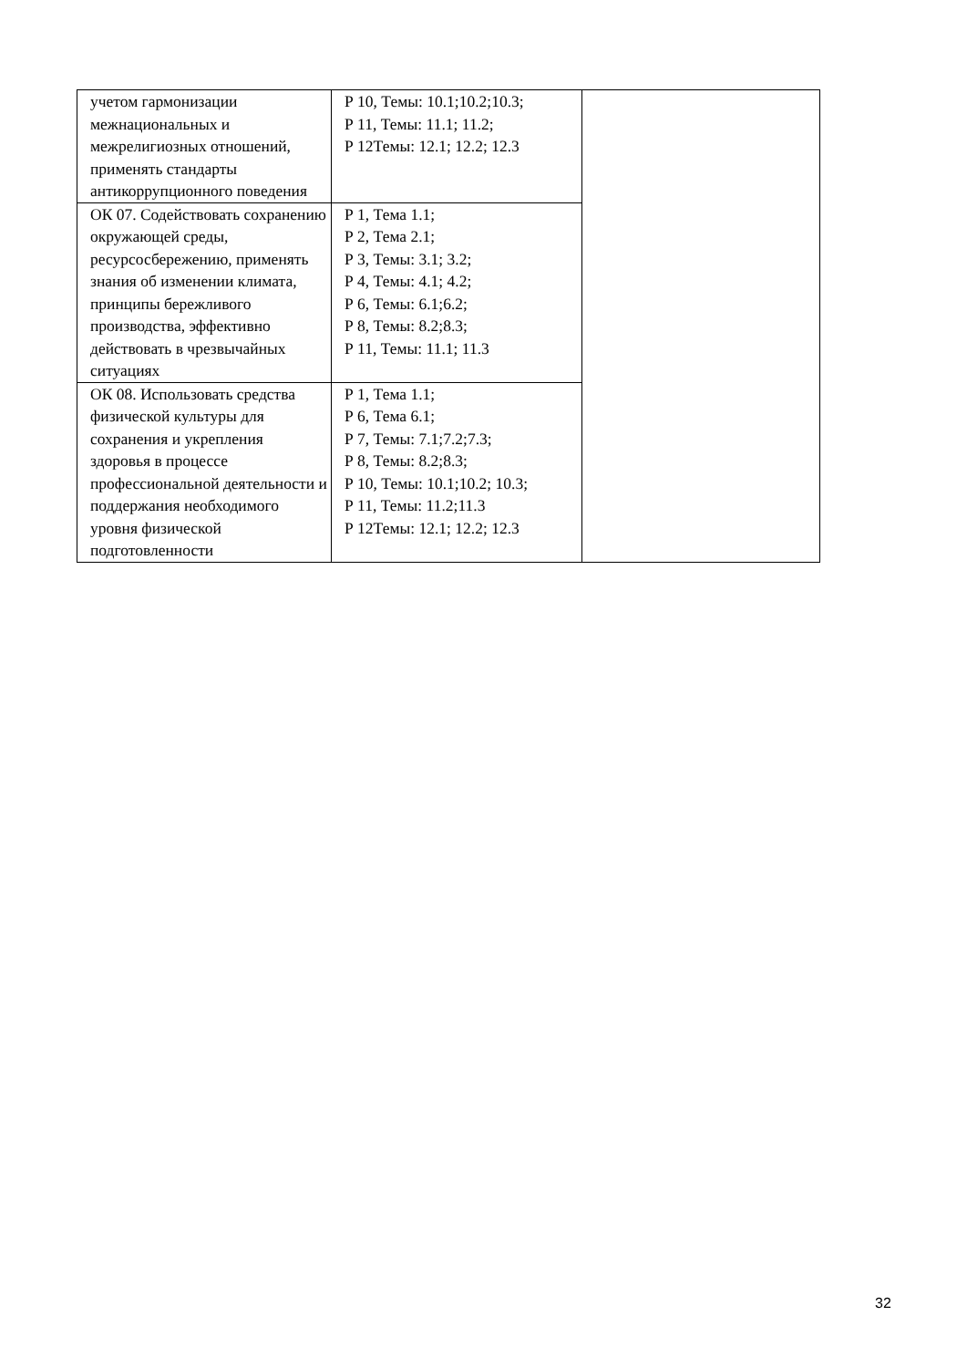| учетом гармонизации межнациональных и межрелигиозных отношений, применять стандарты антикоррупционного поведения | Р 10, Темы: 10.1;10.2;10.3; Р 11, Темы: 11.1; 11.2; Р 12Темы: 12.1; 12.2; 12.3 | |
| ОК 07. Содействовать сохранению окружающей среды, ресурсосбережению, применять знания об изменении климата, принципы бережливого производства, эффективно действовать в чрезвычайных ситуациях | Р 1, Тема 1.1; Р 2, Тема 2.1; Р 3, Темы: 3.1; 3.2; Р 4, Темы: 4.1; 4.2; Р 6, Темы: 6.1;6.2; Р 8, Темы: 8.2;8.3; Р 11, Темы: 11.1; 11.3 | |
| ОК 08. Использовать средства физической культуры для сохранения и укрепления здоровья в процессе профессиональной деятельности и поддержания необходимого уровня физической подготовленности | Р 1, Тема 1.1; Р 6, Тема 6.1; Р 7, Темы: 7.1;7.2;7.3; Р 8, Темы: 8.2;8.3; Р 10, Темы: 10.1;10.2; 10.3; Р 11, Темы: 11.2;11.3 Р 12Темы: 12.1; 12.2; 12.3 | |
32